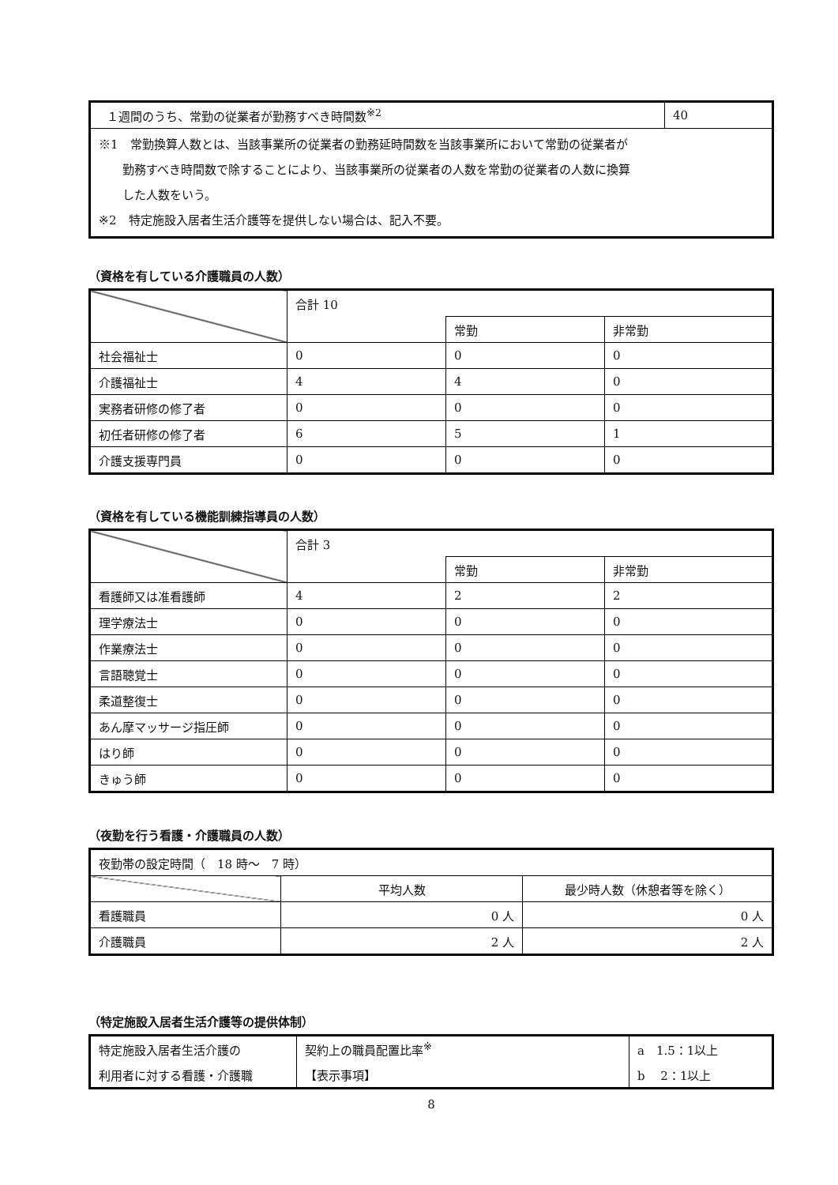| １週間のうち、常勤の従業者が勤務すべき時間数<sup>※2</sup> | 40 |
| ※1 常勤換算人数とは、当該事業所の従業者の勤務延時間数を当該事業所において常勤の従業者が 勤務すべき時間数で除することにより、当該事業所の従業者の人数を常勤の従業者の人数に換算 した人数をいう。 ※2 特定施設入居者生活介護等を提供しない場合は、記入不要。 | |
（資格を有している介護職員の人数）
| | 合計 10 | | |
| | | 常勤 | 非常勤 |
| 社会福祉士 | 0 | 0 | 0 |
| 介護福祉士 | 4 | 4 | 0 |
| 実務者研修の修了者 | 0 | 0 | 0 |
| 初任者研修の修了者 | 6 | 5 | 1 |
| 介護支援専門員 | 0 | 0 | 0 |
（資格を有している機能訓練指導員の人数）
| | 合計 3 | | |
| | | 常勤 | 非常勤 |
| 看護師又は准看護師 | 4 | 2 | 2 |
| 理学療法士 | 0 | 0 | 0 |
| 作業療法士 | 0 | 0 | 0 |
| 言語聴覚士 | 0 | 0 | 0 |
| 柔道整復士 | 0 | 0 | 0 |
| あん摩マッサージ指圧師 | 0 | 0 | 0 |
| はり師 | 0 | 0 | 0 |
| きゅう師 | 0 | 0 | 0 |
（夜勤を行う看護・介護職員の人数）
| 夜勤帯の設定時間（ 18 時～ 7 時） | | |
| | 平均人数 | 最少時人数（休憩者等を除く） |
| 看護職員 | 0 人 | 0 人 |
| 介護職員 | 2 人 | 2 人 |
（特定施設入居者生活介護等の提供体制）
| 特定施設入居者生活介護の | 契約上の職員配置比率<sup>※</sup> | a 1.5：1以上 |
| 利用者に対する看護・介護職 | 【表示事項】 | b 2：1以上 |
8